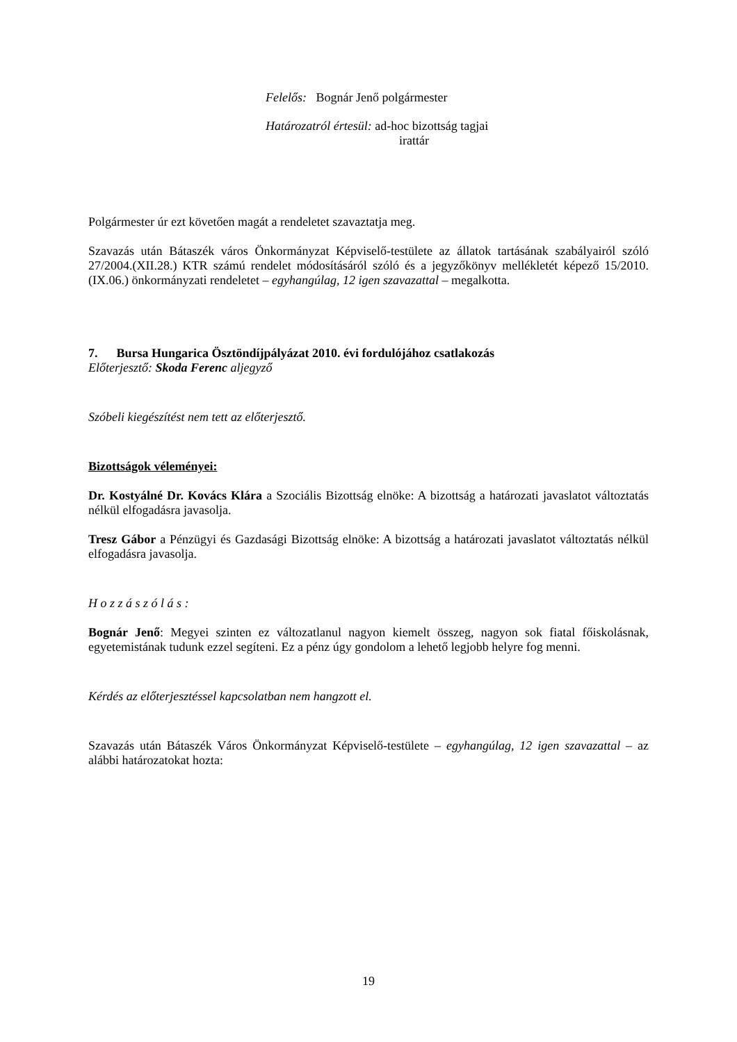Felelős: Bognár Jenő polgármester
Határozatról értesül: ad-hoc bizottság tagjai
irattár
Polgármester úr ezt követően magát a rendeletet szavaztatja meg.
Szavazás után Bátaszék város Önkormányzat Képviselő-testülete az állatok tartásának szabályairól szóló 27/2004.(XII.28.) KTR számú rendelet módosításáról szóló és a jegyzőkönyv mellékletét képező 15/2010.(IX.06.) önkormányzati rendeletet – egyhangúlag, 12 igen szavazattal – megalkotta.
7. Bursa Hungarica Ösztöndíjpályázat 2010. évi fordulójához csatlakozás
Előterjesztő: Skoda Ferenc aljegyző
Szóbeli kiegészítést nem tett az előterjesztő.
Bizottságok véleményei:
Dr. Kostyálné Dr. Kovács Klára a Szociális Bizottság elnöke: A bizottság a határozati javaslatot változtatás nélkül elfogadásra javasolja.
Tresz Gábor a Pénzügyi és Gazdasági Bizottság elnöke: A bizottság a határozati javaslatot változtatás nélkül elfogadásra javasolja.
H o z z á s z ó l á s :
Bognár Jenő: Megyei szinten ez változatlanul nagyon kiemelt összeg, nagyon sok fiatal főiskolásnak, egyetemistának tudunk ezzel segíteni. Ez a pénz úgy gondolom a lehető legjobb helyre fog menni.
Kérdés az előterjesztéssel kapcsolatban nem hangzott el.
Szavazás után Bátaszék Város Önkormányzat Képviselő-testülete – egyhangúlag, 12 igen szavazattal – az alábbi határozatokat hozta:
19